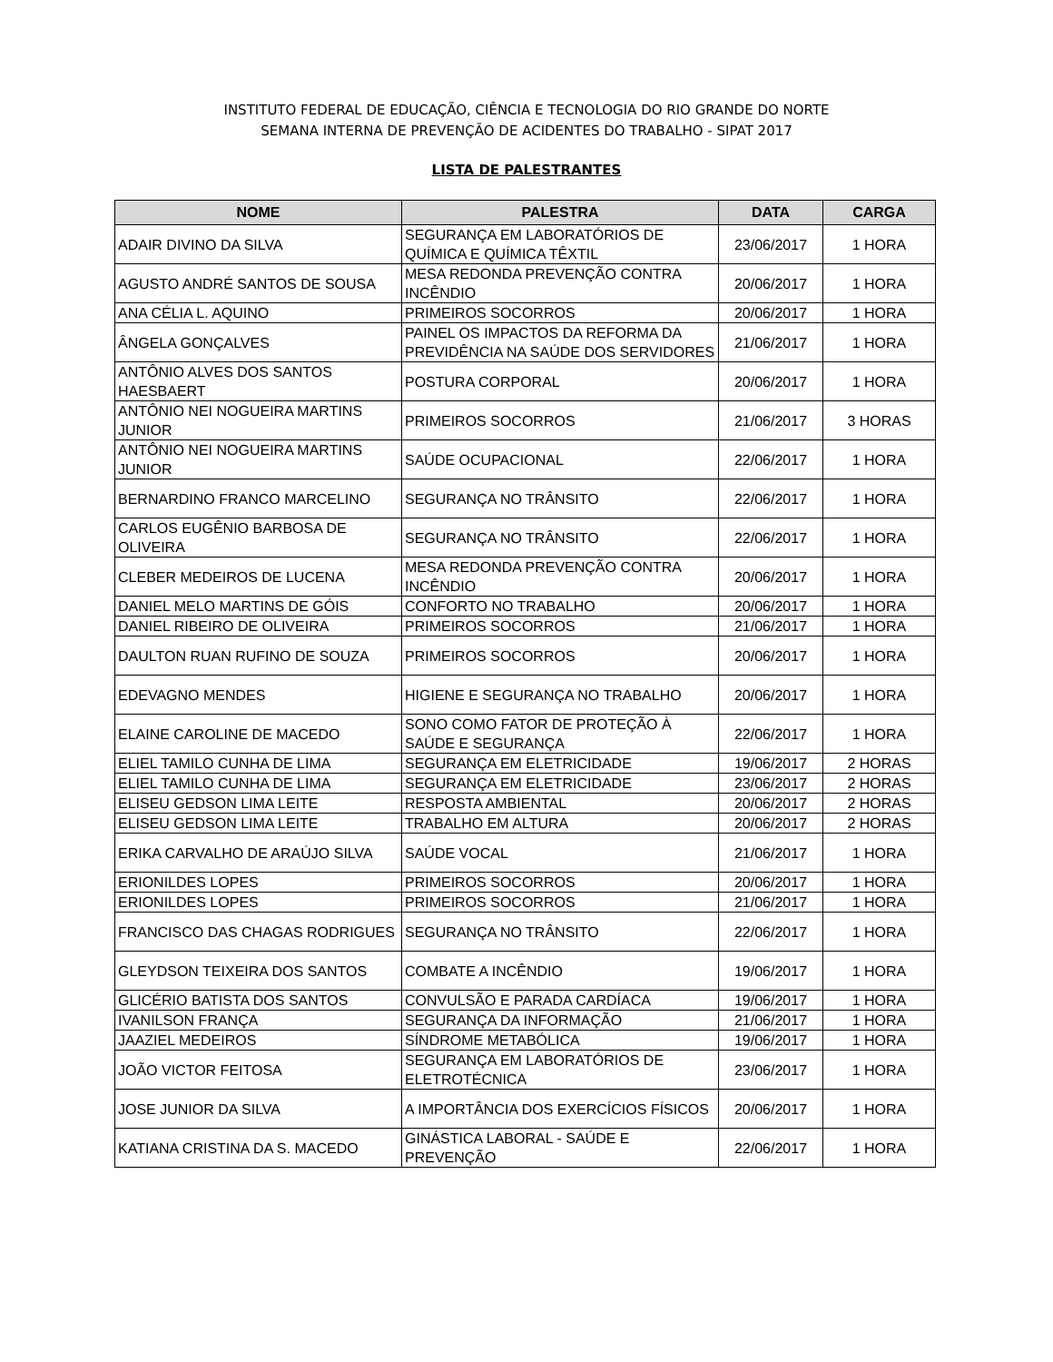INSTITUTO FEDERAL DE EDUCAÇÃO, CIÊNCIA E TECNOLOGIA DO RIO GRANDE DO NORTE
SEMANA INTERNA DE PREVENÇÃO DE ACIDENTES DO TRABALHO - SIPAT 2017
LISTA DE PALESTRANTES
| NOME | PALESTRA | DATA | CARGA |
| --- | --- | --- | --- |
| ADAIR DIVINO DA SILVA | SEGURANÇA EM LABORATÓRIOS DE QUÍMICA E QUÍMICA TÊXTIL | 23/06/2017 | 1 HORA |
| AGUSTO ANDRÉ SANTOS DE SOUSA | MESA REDONDA PREVENÇÃO CONTRA INCÊNDIO | 20/06/2017 | 1 HORA |
| ANA CÉLIA L. AQUINO | PRIMEIROS SOCORROS | 20/06/2017 | 1 HORA |
| ÂNGELA GONÇALVES | PAINEL OS IMPACTOS DA REFORMA DA PREVIDÊNCIA NA SAÚDE DOS SERVIDORES | 21/06/2017 | 1 HORA |
| ANTÔNIO ALVES DOS SANTOS HAESBAERT | POSTURA CORPORAL | 20/06/2017 | 1 HORA |
| ANTÔNIO NEI NOGUEIRA MARTINS JUNIOR | PRIMEIROS SOCORROS | 21/06/2017 | 3 HORAS |
| ANTÔNIO NEI NOGUEIRA MARTINS JUNIOR | SAÚDE OCUPACIONAL | 22/06/2017 | 1 HORA |
| BERNARDINO FRANCO MARCELINO | SEGURANÇA NO TRÂNSITO | 22/06/2017 | 1 HORA |
| CARLOS EUGÊNIO BARBOSA DE OLIVEIRA | SEGURANÇA NO TRÂNSITO | 22/06/2017 | 1 HORA |
| CLEBER MEDEIROS DE LUCENA | MESA REDONDA PREVENÇÃO CONTRA INCÊNDIO | 20/06/2017 | 1 HORA |
| DANIEL MELO MARTINS DE GÓIS | CONFORTO NO TRABALHO | 20/06/2017 | 1 HORA |
| DANIEL RIBEIRO DE OLIVEIRA | PRIMEIROS SOCORROS | 21/06/2017 | 1 HORA |
| DAULTON RUAN RUFINO DE SOUZA | PRIMEIROS SOCORROS | 20/06/2017 | 1 HORA |
| EDEVAGNO MENDES | HIGIENE E SEGURANÇA NO TRABALHO | 20/06/2017 | 1 HORA |
| ELAINE CAROLINE DE MACEDO | SONO COMO FATOR DE PROTEÇÃO À SAÚDE E SEGURANÇA | 22/06/2017 | 1 HORA |
| ELIEL TAMILO CUNHA DE LIMA | SEGURANÇA EM ELETRICIDADE | 19/06/2017 | 2 HORAS |
| ELIEL TAMILO CUNHA DE LIMA | SEGURANÇA EM ELETRICIDADE | 23/06/2017 | 2 HORAS |
| ELISEU GEDSON LIMA LEITE | RESPOSTA AMBIENTAL | 20/06/2017 | 2 HORAS |
| ELISEU GEDSON LIMA LEITE | TRABALHO EM ALTURA | 20/06/2017 | 2 HORAS |
| ERIKA CARVALHO DE ARAÚJO SILVA | SAÚDE VOCAL | 21/06/2017 | 1 HORA |
| ERIONILDES LOPES | PRIMEIROS SOCORROS | 20/06/2017 | 1 HORA |
| ERIONILDES LOPES | PRIMEIROS SOCORROS | 21/06/2017 | 1 HORA |
| FRANCISCO DAS CHAGAS RODRIGUES | SEGURANÇA NO TRÂNSITO | 22/06/2017 | 1 HORA |
| GLEYDSON TEIXEIRA DOS SANTOS | COMBATE A INCÊNDIO | 19/06/2017 | 1 HORA |
| GLICÉRIO BATISTA DOS SANTOS | CONVULSÃO E PARADA CARDÍACA | 19/06/2017 | 1 HORA |
| IVANILSON FRANÇA | SEGURANÇA DA INFORMAÇÃO | 21/06/2017 | 1 HORA |
| JAAZIEL MEDEIROS | SÍNDROME METABÓLICA | 19/06/2017 | 1 HORA |
| JOÃO VICTOR FEITOSA | SEGURANÇA EM LABORATÓRIOS DE ELETROTÉCNICA | 23/06/2017 | 1 HORA |
| JOSE JUNIOR DA SILVA | A IMPORTÂNCIA DOS EXERCÍCIOS FÍSICOS | 20/06/2017 | 1 HORA |
| KATIANA CRISTINA DA S. MACEDO | GINÁSTICA LABORAL - SAÚDE E PREVENÇÃO | 22/06/2017 | 1 HORA |